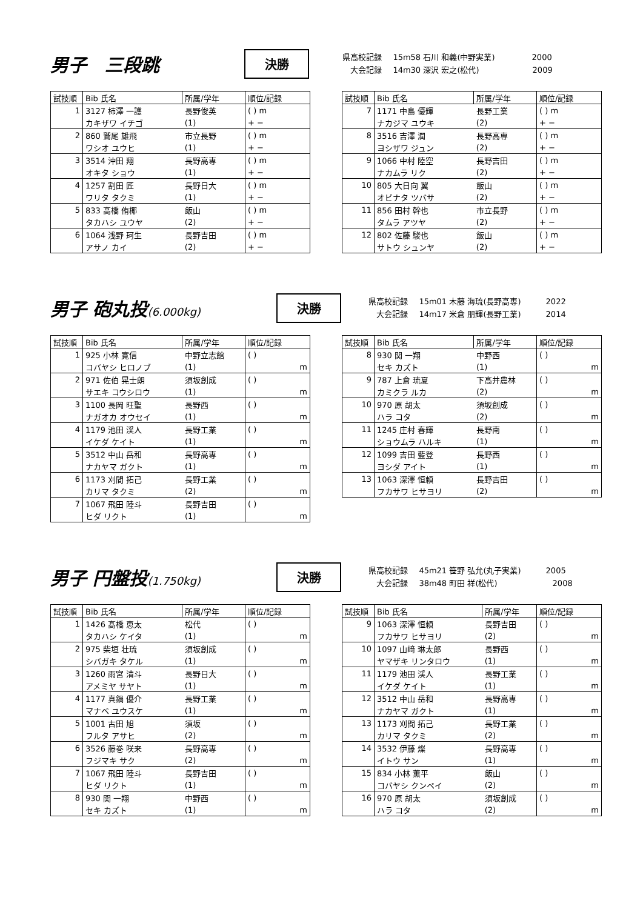男子　三段跳
決勝
県高校記録 15m58 石川 和義(中野実業) 2000
大会記録 14m30 深沢 宏之(松代) 2009
| 試技順 | Bib 氏名 | 所属/学年 | 順位/記録 |
| --- | --- | --- | --- |
| 1 | 3127 柿澤 一護 | 長野俊英 | ( ) m |
| | カキザワ イチゴ | (1) | + − |
| 2 | 860 鷲尾 雄飛 | 市立長野 | ( ) m |
| | ワシオ ユウヒ | (1) | + − |
| 3 | 3514 沖田 翔 | 長野高専 | ( ) m |
| | オキタ ショウ | (1) | + − |
| 4 | 1257 割田 匠 | 長野日大 | ( ) m |
| | ワリタ タクミ | (1) | + − |
| 5 | 833 高橋 侑椰 | 飯山 | ( ) m |
| | タカハシ ユウヤ | (2) | + − |
| 6 | 1064 浅野 珂生 | 長野吉田 | ( ) m |
| | アサノ カイ | (2) | + − |
| 試技順 | Bib 氏名 | 所属/学年 | 順位/記録 |
| --- | --- | --- | --- |
| 7 | 1171 中島 優輝 | 長野工業 | ( ) m |
| | ナカジマ ユウキ | (2) | + − |
| 8 | 3516 吉澤 潤 | 長野高専 | ( ) m |
| | ヨシザワ ジュン | (2) | + − |
| 9 | 1066 中村 陸空 | 長野吉田 | ( ) m |
| | ナカムラ リク | (2) | + − |
| 10 | 805 大日向 翼 | 飯山 | ( ) m |
| | オビナタ ツバサ | (2) | + − |
| 11 | 856 田村 幹也 | 市立長野 | ( ) m |
| | タムラ アツヤ | (2) | + − |
| 12 | 802 佐藤 駿也 | 飯山 | ( ) m |
| | サトウ シュンヤ | (2) | + − |
男子 砲丸投(6.000kg)
決勝
県高校記録 15m01 木藤 海琉(長野高専) 2022
大会記録 14m17 米倉 朋輝(長野工業) 2014
| 試技順 | Bib 氏名 | 所属/学年 | 順位/記録 |
| --- | --- | --- | --- |
| 1 | 925 小林 寛信 | 中野立志館 | ( ) |
| | コバヤシ ヒロノブ | (1) | m |
| 2 | 971 佐伯 晃士朗 | 須坂創成 | ( ) |
| | サエキ コウシロウ | (1) | m |
| 3 | 1100 長岡 旺聖 | 長野西 | ( ) |
| | ナガオカ オウセイ | (1) | m |
| 4 | 1179 池田 渓人 | 長野工業 | ( ) |
| | イケダ ケイト | (1) | m |
| 5 | 3512 中山 岳和 | 長野高専 | ( ) |
| | ナカヤマ ガクト | (1) | m |
| 6 | 1173 刈間 拓己 | 長野工業 | ( ) |
| | カリマ タクミ | (2) | m |
| 7 | 1067 飛田 陸斗 | 長野吉田 | ( ) |
| | ヒダ リクト | (1) | m |
| 試技順 | Bib 氏名 | 所属/学年 | 順位/記録 |
| --- | --- | --- | --- |
| 8 | 930 関 一翔 | 中野西 | ( ) |
| | セキ カズト | (1) | m |
| 9 | 787 上倉 琉夏 | 下高井農林 | ( ) |
| | カミクラ ルカ | (2) | m |
| 10 | 970 原 胡太 | 須坂創成 | ( ) |
| | ハラ コタ | (2) | m |
| 11 | 1245 庄村 春輝 | 長野南 | ( ) |
| | ショウムラ ハルキ | (1) | m |
| 12 | 1099 吉田 藍登 | 長野西 | ( ) |
| | ヨシダ アイト | (1) | m |
| 13 | 1063 深澤 恒頼 | 長野吉田 | ( ) |
| | フカサワ ヒサヨリ | (2) | m |
男子 円盤投(1.750kg)
決勝
県高校記録 45m21 笹野 弘允(丸子実業) 2005
大会記録 38m48 町田 祥(松代) 2008
| 試技順 | Bib 氏名 | 所属/学年 | 順位/記録 |
| --- | --- | --- | --- |
| 1 | 1426 髙橋 恵太 | 松代 | ( ) |
| | タカハシ ケイタ | (1) | m |
| 2 | 975 柴垣 壮琉 | 須坂創成 | ( ) |
| | シバガキ タケル | (1) | m |
| 3 | 1260 雨宮 清斗 | 長野日大 | ( ) |
| | アメミヤ サヤト | (1) | m |
| 4 | 1177 真鍋 優介 | 長野工業 | ( ) |
| | マナベ ユウスケ | (1) | m |
| 5 | 1001 古田 旭 | 須坂 | ( ) |
| | フルタ アサヒ | (2) | m |
| 6 | 3526 藤巻 咲来 | 長野高専 | ( ) |
| | フジマキ サク | (2) | m |
| 7 | 1067 飛田 陸斗 | 長野吉田 | ( ) |
| | ヒダ リクト | (1) | m |
| 8 | 930 関 一翔 | 中野西 | ( ) |
| | セキ カズト | (1) | m |
| 試技順 | Bib 氏名 | 所属/学年 | 順位/記録 |
| --- | --- | --- | --- |
| 9 | 1063 深澤 恒頼 | 長野吉田 | ( ) |
| | フカサワ ヒサヨリ | (2) | m |
| 10 | 1097 山﨑 琳太郎 | 長野西 | ( ) |
| | ヤマザキ リンタロウ | (1) | m |
| 11 | 1179 池田 渓人 | 長野工業 | ( ) |
| | イケダ ケイト | (1) | m |
| 12 | 3512 中山 岳和 | 長野高専 | ( ) |
| | ナカヤマ ガクト | (1) | m |
| 13 | 1173 刈間 拓己 | 長野工業 | ( ) |
| | カリマ タクミ | (2) | m |
| 14 | 3532 伊藤 燦 | 長野高専 | ( ) |
| | イトウ サン | (1) | m |
| 15 | 834 小林 薫平 | 飯山 | ( ) |
| | コバヤシ クンペイ | (2) | m |
| 16 | 970 原 胡太 | 須坂創成 | ( ) |
| | ハラ コタ | (2) | m |